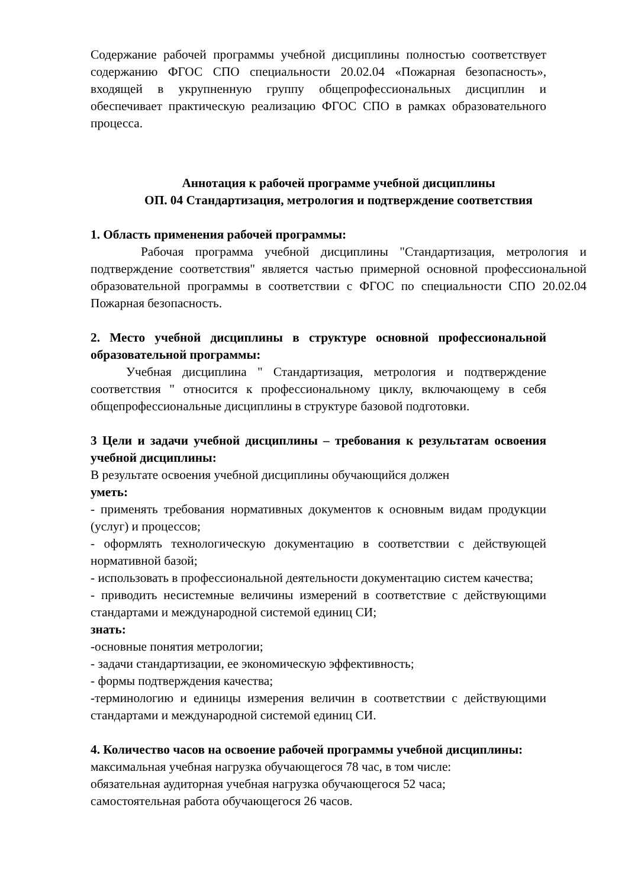Содержание рабочей программы учебной дисциплины полностью соответствует содержанию ФГОС СПО специальности 20.02.04 «Пожарная безопасность», входящей в укрупненную группу общепрофессиональных дисциплин и обеспечивает практическую реализацию ФГОС СПО в рамках образовательного процесса.
Аннотация к рабочей программе учебной дисциплины
ОП. 04 Стандартизация, метрология и подтверждение соответствия
1. Область применения рабочей программы:
Рабочая программа учебной дисциплины "Стандартизация, метрология и подтверждение соответствия" является частью примерной основной профессиональной образовательной программы в соответствии с ФГОС по специальности СПО 20.02.04 Пожарная безопасность.
2. Место учебной дисциплины в структуре основной профессиональной образовательной программы:
Учебная дисциплина " Стандартизация, метрология и подтверждение соответствия " относится к профессиональному циклу, включающему в себя общепрофессиональные дисциплины в структуре базовой подготовки.
3 Цели и задачи учебной дисциплины – требования к результатам освоения учебной дисциплины:
В результате освоения учебной дисциплины обучающийся должен
уметь:
- применять требования нормативных документов к основным видам продукции (услуг) и процессов;
- оформлять технологическую документацию в соответствии с действующей нормативной базой;
- использовать в профессиональной деятельности документацию систем качества;
- приводить несистемные величины измерений в соответствие с действующими стандартами и международной системой единиц СИ;
знать:
-основные понятия метрологии;
- задачи стандартизации, ее экономическую эффективность;
- формы подтверждения качества;
-терминологию и единицы измерения величин в соответствии с действующими стандартами и международной системой единиц СИ.
4. Количество часов на освоение рабочей программы учебной дисциплины:
максимальная учебная нагрузка обучающегося 78 час, в том числе:
обязательная аудиторная учебная нагрузка обучающегося 52 часа;
самостоятельная работа обучающегося 26 часов.